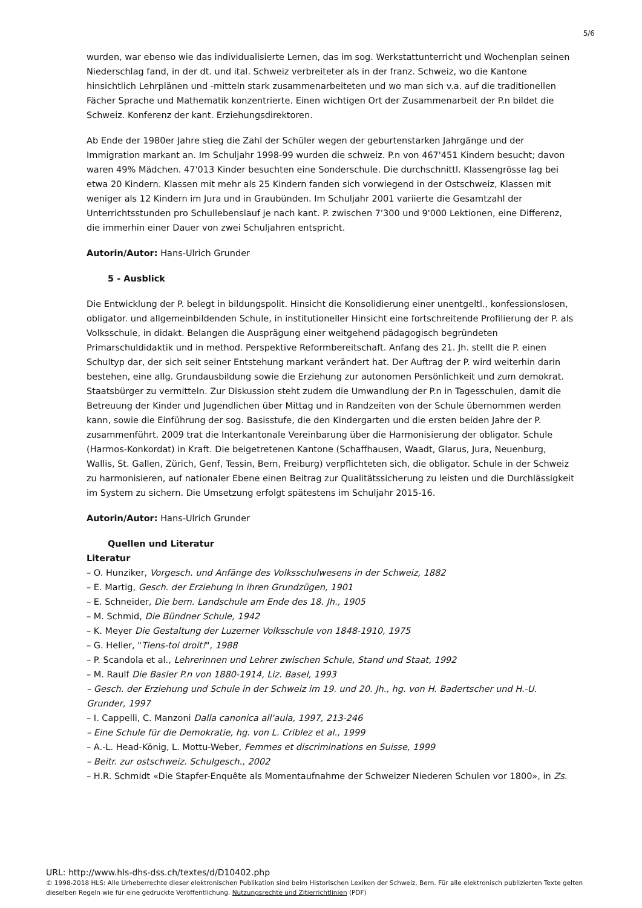5/6
wurden, war ebenso wie das individualisierte Lernen, das im sog. Werkstattunterricht und Wochenplan seinen Niederschlag fand, in der dt. und ital. Schweiz verbreiteter als in der franz. Schweiz, wo die Kantone hinsichtlich Lehrplänen und -mitteln stark zusammenarbeiteten und wo man sich v.a. auf die traditionellen Fächer Sprache und Mathematik konzentrierte. Einen wichtigen Ort der Zusammenarbeit der P.n bildet die Schweiz. Konferenz der kant. Erziehungsdirektoren.
Ab Ende der 1980er Jahre stieg die Zahl der Schüler wegen der geburtenstarken Jahrgänge und der Immigration markant an. Im Schuljahr 1998-99 wurden die schweiz. P.n von 467'451 Kindern besucht; davon waren 49% Mädchen. 47'013 Kinder besuchten eine Sonderschule. Die durchschnittl. Klassengrösse lag bei etwa 20 Kindern. Klassen mit mehr als 25 Kindern fanden sich vorwiegend in der Ostschweiz, Klassen mit weniger als 12 Kindern im Jura und in Graubünden. Im Schuljahr 2001 variierte die Gesamtzahl der Unterrichtsstunden pro Schullebenslauf je nach kant. P. zwischen 7'300 und 9'000 Lektionen, eine Differenz, die immerhin einer Dauer von zwei Schuljahren entspricht.
Autorin/Autor: Hans-Ulrich Grunder
5 - Ausblick
Die Entwicklung der P. belegt in bildungspolit. Hinsicht die Konsolidierung einer unentgeltl., konfessionslosen, obligator. und allgemeinbildenden Schule, in institutioneller Hinsicht eine fortschreitende Profilierung der P. als Volksschule, in didakt. Belangen die Ausprägung einer weitgehend pädagogisch begründeten Primarschuldidaktik und in method. Perspektive Reformbereitschaft. Anfang des 21. Jh. stellt die P. einen Schultyp dar, der sich seit seiner Entstehung markant verändert hat. Der Auftrag der P. wird weiterhin darin bestehen, eine allg. Grundausbildung sowie die Erziehung zur autonomen Persönlichkeit und zum demokrat. Staatsbürger zu vermitteln. Zur Diskussion steht zudem die Umwandlung der P.n in Tagesschulen, damit die Betreuung der Kinder und Jugendlichen über Mittag und in Randzeiten von der Schule übernommen werden kann, sowie die Einführung der sog. Basisstufe, die den Kindergarten und die ersten beiden Jahre der P. zusammenführt. 2009 trat die Interkantonale Vereinbarung über die Harmonisierung der obligator. Schule (Harmos-Konkordat) in Kraft. Die beigetretenen Kantone (Schaffhausen, Waadt, Glarus, Jura, Neuenburg, Wallis, St. Gallen, Zürich, Genf, Tessin, Bern, Freiburg) verpflichteten sich, die obligator. Schule in der Schweiz zu harmonisieren, auf nationaler Ebene einen Beitrag zur Qualitätssicherung zu leisten und die Durchlässigkeit im System zu sichern. Die Umsetzung erfolgt spätestens im Schuljahr 2015-16.
Autorin/Autor: Hans-Ulrich Grunder
Quellen und Literatur
Literatur
– O. Hunziker, Vorgesch. und Anfänge des Volksschulwesens in der Schweiz, 1882
– E. Martig, Gesch. der Erziehung in ihren Grundzügen, 1901
– E. Schneider, Die bern. Landschule am Ende des 18. Jh., 1905
– M. Schmid, Die Bündner Schule, 1942
– K. Meyer Die Gestaltung der Luzerner Volksschule von 1848-1910, 1975
– G. Heller, "Tiens-toi droit!", 1988
– P. Scandola et al., Lehrerinnen und Lehrer zwischen Schule, Stand und Staat, 1992
– M. Raulf Die Basler P.n von 1880-1914, Liz. Basel, 1993
– Gesch. der Erziehung und Schule in der Schweiz im 19. und 20. Jh., hg. von H. Badertscher und H.-U. Grunder, 1997
– I. Cappelli, C. Manzoni Dalla canonica all'aula, 1997, 213-246
– Eine Schule für die Demokratie, hg. von L. Criblez et al., 1999
– A.-L. Head-König, L. Mottu-Weber, Femmes et discriminations en Suisse, 1999
– Beitr. zur ostschweiz. Schulgesch., 2002
– H.R. Schmidt «Die Stapfer-Enquête als Momentaufnahme der Schweizer Niederen Schulen vor 1800», in Zs.
URL: http://www.hls-dhs-dss.ch/textes/d/D10402.php
© 1998-2018 HLS: Alle Urheberrechte dieser elektronischen Publikation sind beim Historischen Lexikon der Schweiz, Bern. Für alle elektronisch publizierten Texte gelten dieselben Regeln wie für eine gedruckte Veröffentlichung. Nutzungsrechte und Zitierrichtlinien (PDF)